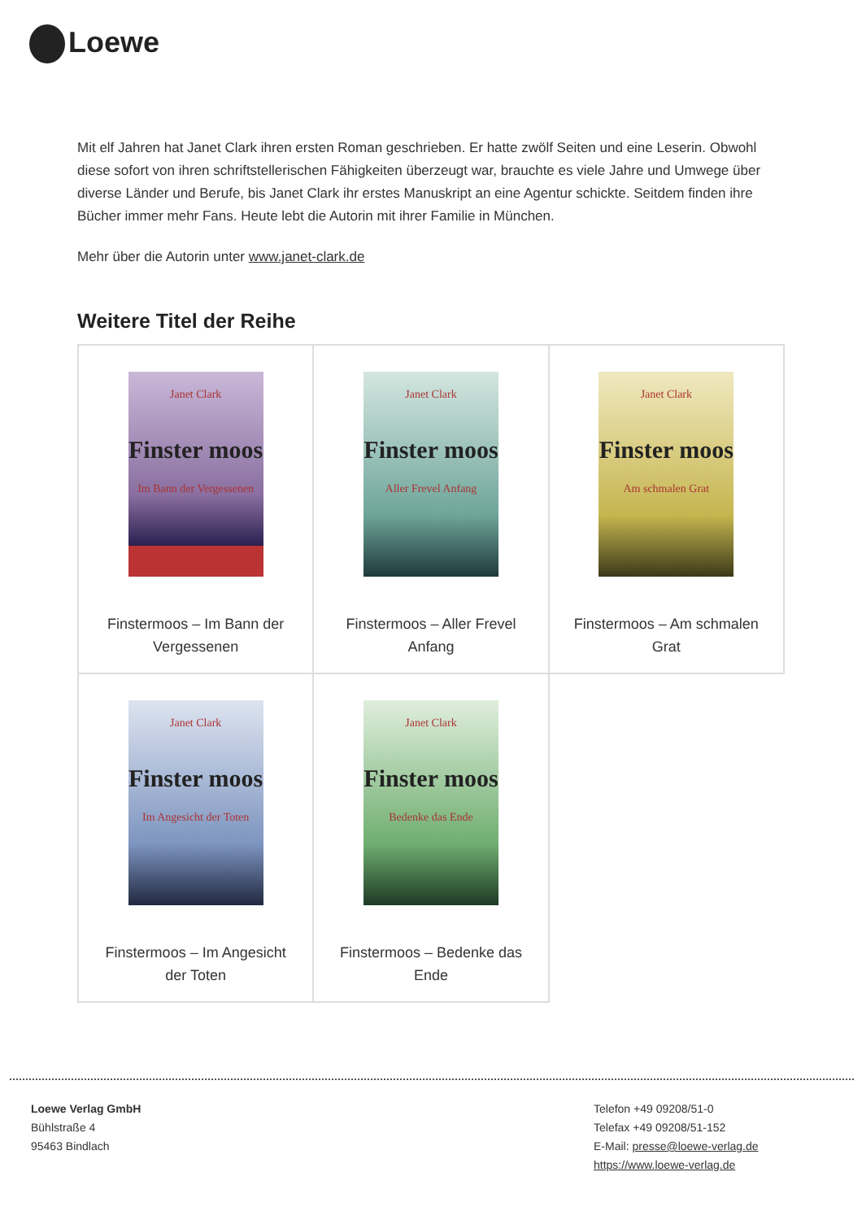Loewe
Mit elf Jahren hat Janet Clark ihren ersten Roman geschrieben. Er hatte zwölf Seiten und eine Leserin. Obwohl diese sofort von ihren schriftstellerischen Fähigkeiten überzeugt war, brauchte es viele Jahre und Umwege über diverse Länder und Berufe, bis Janet Clark ihr erstes Manuskript an eine Agentur schickte. Seitdem finden ihre Bücher immer mehr Fans. Heute lebt die Autorin mit ihrer Familie in München.
Mehr über die Autorin unter www.janet-clark.de
Weitere Titel der Reihe
| Janet Clark Finster moos Im Bann der Vergessenen Finstermoos – Im Bann der Vergessenen | Janet Clark Finster moos Aller Frevel Anfang Finstermoos – Aller Frevel Anfang | Janet Clark Finster moos Am schmalen Grat Finstermoos – Am schmalen Grat |
| Janet Clark Finster moos Im Angesicht der Toten Finstermoos – Im Angesicht der Toten | Janet Clark Finster moos Bedenke das Ende Finstermoos – Bedenke das Ende | |
Loewe Verlag GmbH
Bühlstraße 4
95463 Bindlach
Telefon +49 09208/51-0
Telefax +49 09208/51-152
E-Mail: presse@loewe-verlag.de
https://www.loewe-verlag.de